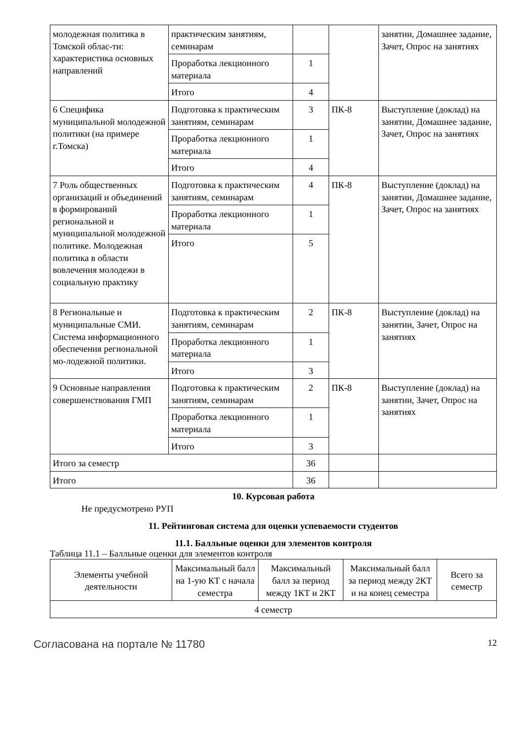| молодежная политика в Томской облас-ти: характеристика основных направлений | практическим занятиям, семинарам | | | занятии, Домашнее задание, Зачет, Опрос на занятиях |
| | Проработка лекционного материала | 1 | | |
| | Итого | 4 | | |
| 6 Специфика муниципальной молодежной политики (на примере г.Томска) | Подготовка к практическим занятиям, семинарам | 3 | ПК-8 | Выступление (доклад) на занятии, Домашнее задание, Зачет, Опрос на занятиях |
| | Проработка лекционного материала | 1 | | |
| | Итого | 4 | | |
| 7 Роль общественных организаций и объединений в формирований региональной и муниципальной молодежной политике. Молодежная политика в области вовлечения молодежи в социальную практику | Подготовка к практическим занятиям, семинарам | 4 | ПК-8 | Выступление (доклад) на занятии, Домашнее задание, Зачет, Опрос на занятиях |
| | Проработка лекционного материала | 1 | | |
| | Итого | 5 | | |
| 8 Региональные и муниципальные СМИ. Система информационного обеспечения региональной мо-лодежной политики. | Подготовка к практическим занятиям, семинарам | 2 | ПК-8 | Выступление (доклад) на занятии, Зачет, Опрос на занятиях |
| | Проработка лекционного материала | 1 | | |
| | Итого | 3 | | |
| 9 Основные направления совершенствования ГМП | Подготовка к практическим занятиям, семинарам | 2 | ПК-8 | Выступление (доклад) на занятии, Зачет, Опрос на занятиях |
| | Проработка лекционного материала | 1 | | |
| | Итого | 3 | | |
| Итого за семестр | | 36 | | |
| Итого | | 36 | | |
10. Курсовая работа
Не предусмотрено РУП
11. Рейтинговая система для оценки успеваемости студентов
11.1. Балльные оценки для элементов контроля
Таблица 11.1 – Балльные оценки для элементов контроля
| Элементы учебной деятельности | Максимальный балл на 1-ую КТ с начала семестра | Максимальный балл за период между 1КТ и 2КТ | Максимальный балл за период между 2КТ и на конец семестра | Всего за семестр |
| --- | --- | --- | --- | --- |
| 4 семестр | | | | |
Согласована на портале № 11780 12